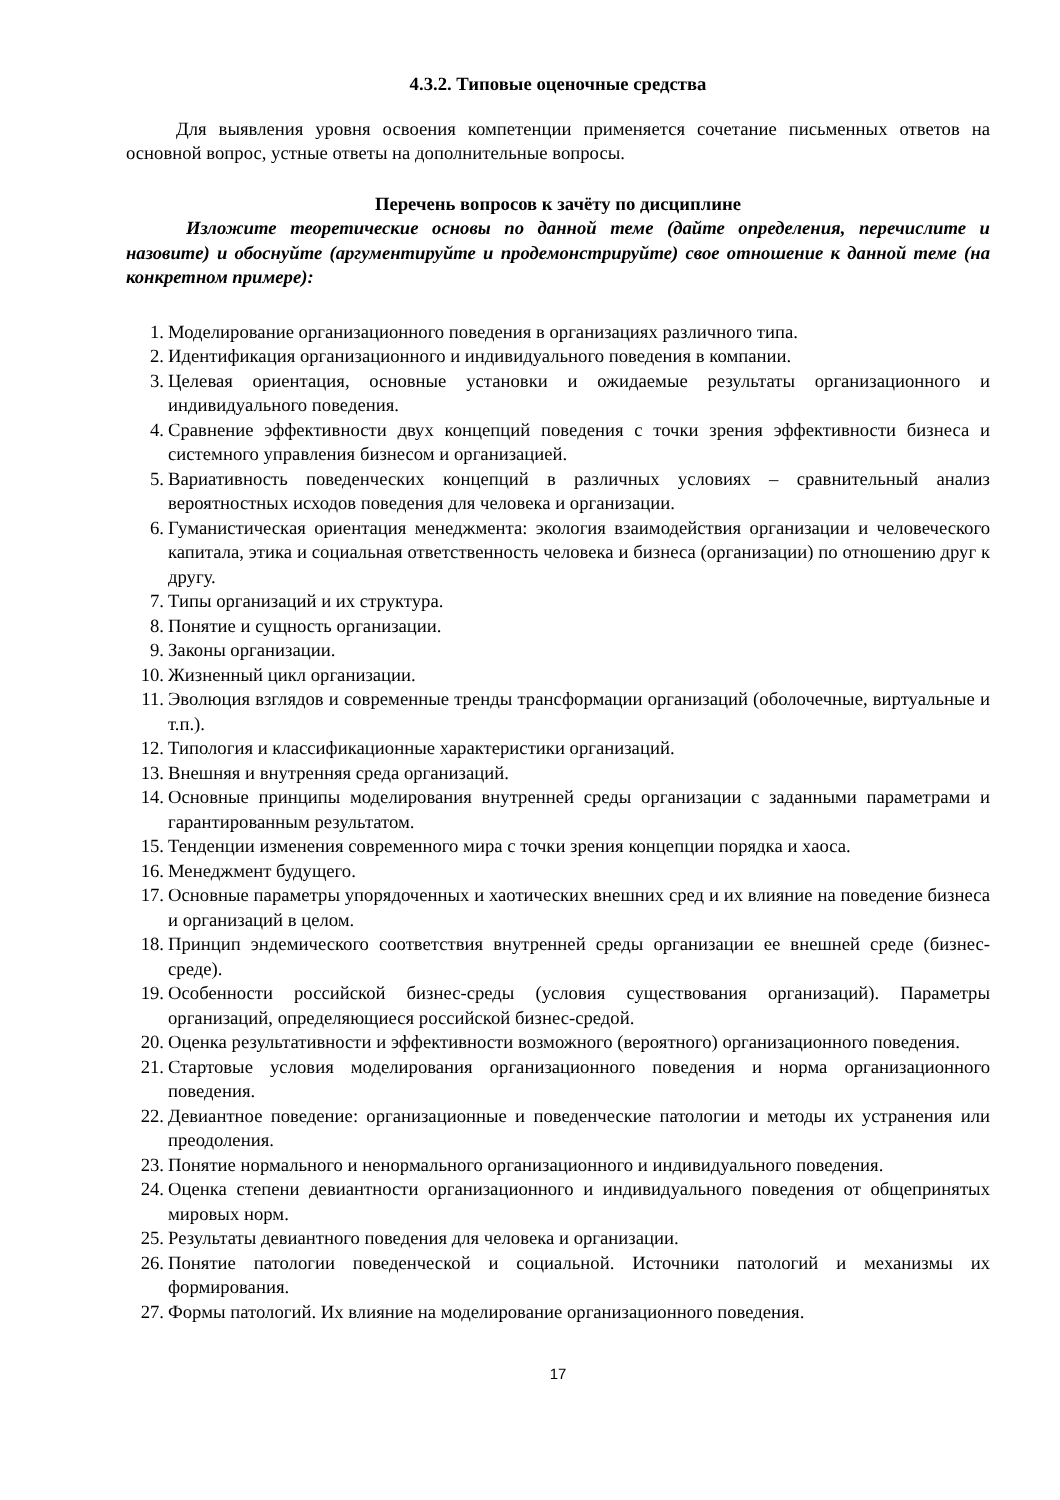4.3.2. Типовые оценочные средства
Для выявления уровня освоения компетенции применяется сочетание письменных ответов на основной вопрос, устные ответы на дополнительные вопросы.
Перечень вопросов к зачёту по дисциплине
Изложите теоретические основы по данной теме (дайте определения, перечислите и назовите) и обоснуйте (аргументируйте и продемонстрируйте) свое отношение к данной теме (на конкретном примере):
1. Моделирование организационного поведения в организациях различного типа.
2. Идентификация организационного и индивидуального поведения в компании.
3. Целевая ориентация, основные установки и ожидаемые результаты организационного и индивидуального поведения.
4. Сравнение эффективности двух концепций поведения с точки зрения эффективности бизнеса и системного управления бизнесом и организацией.
5. Вариативность поведенческих концепций в различных условиях – сравнительный анализ вероятностных исходов поведения для человека и организации.
6. Гуманистическая ориентация менеджмента: экология взаимодействия организации и человеческого капитала, этика и социальная ответственность человека и бизнеса (организации) по отношению друг к другу.
7. Типы организаций и их структура.
8. Понятие и сущность организации.
9. Законы организации.
10. Жизненный цикл организации.
11. Эволюция взглядов и современные тренды трансформации организаций (оболочечные, виртуальные и т.п.).
12. Типология и классификационные характеристики организаций.
13. Внешняя и внутренняя среда организаций.
14. Основные принципы моделирования внутренней среды организации с заданными параметрами и гарантированным результатом.
15. Тенденции изменения современного мира с точки зрения концепции порядка и хаоса.
16. Менеджмент будущего.
17. Основные параметры упорядоченных и хаотических внешних сред и их влияние на поведение бизнеса и организаций в целом.
18. Принцип эндемического соответствия внутренней среды организации ее внешней среде (бизнес-среде).
19. Особенности российской бизнес-среды (условия существования организаций). Параметры организаций, определяющиеся российской бизнес-средой.
20. Оценка результативности и эффективности возможного (вероятного) организационного поведения.
21. Стартовые условия моделирования организационного поведения и норма организационного поведения.
22. Девиантное поведение: организационные и поведенческие патологии и методы их устранения или преодоления.
23. Понятие нормального и ненормального организационного и индивидуального поведения.
24. Оценка степени девиантности организационного и индивидуального поведения от общепринятых мировых норм.
25. Результаты девиантного поведения для человека и организации.
26. Понятие патологии поведенческой и социальной. Источники патологий и механизмы их формирования.
27. Формы патологий. Их влияние на моделирование организационного поведения.
17